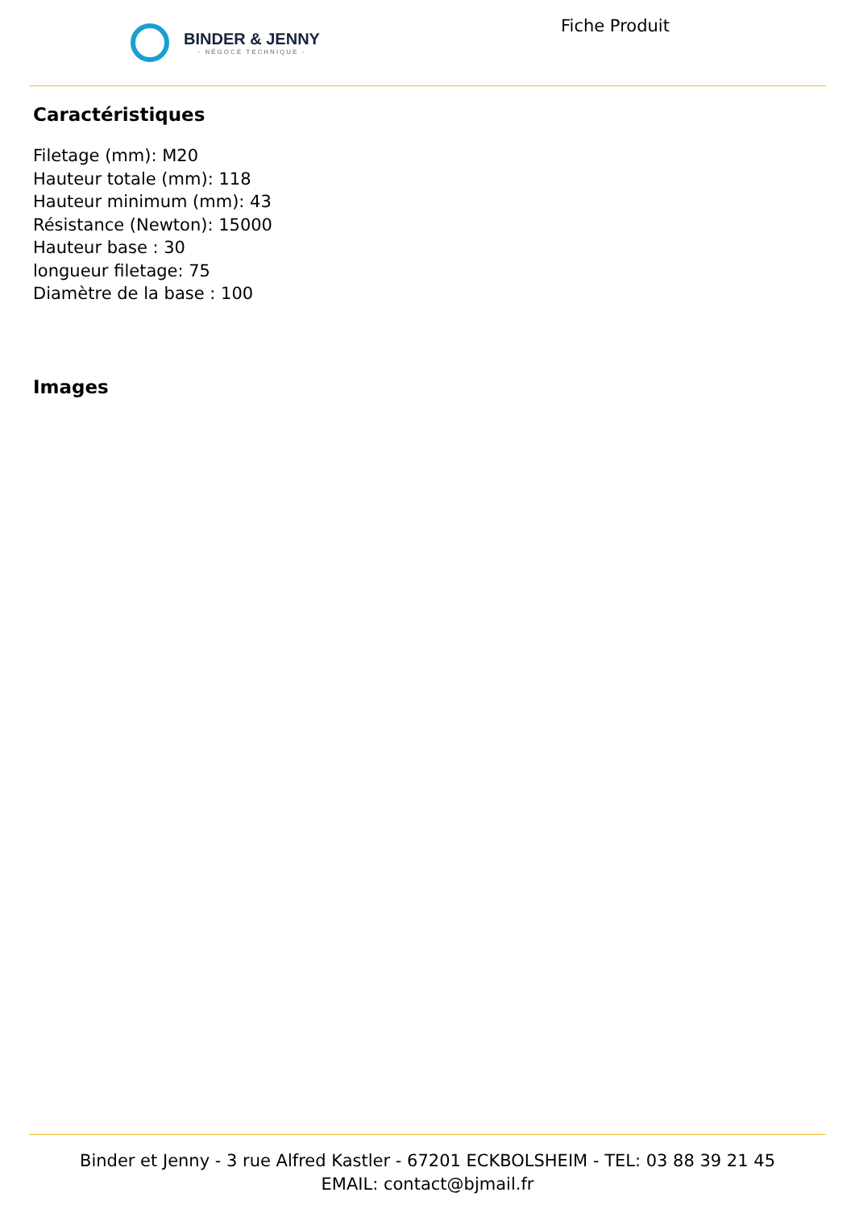BINDER & JENNY
- NÉGOCE TECHNIQUE -
Fiche Produit
Caractéristiques
Filetage (mm): M20
Hauteur totale (mm): 118
Hauteur minimum (mm): 43
Résistance (Newton): 15000
Hauteur base : 30
longueur filetage: 75
Diamètre de la base : 100
Images
Binder et Jenny - 3 rue Alfred Kastler - 67201 ECKBOLSHEIM - TEL: 03 88 39 21 45
EMAIL: contact@bjmail.fr